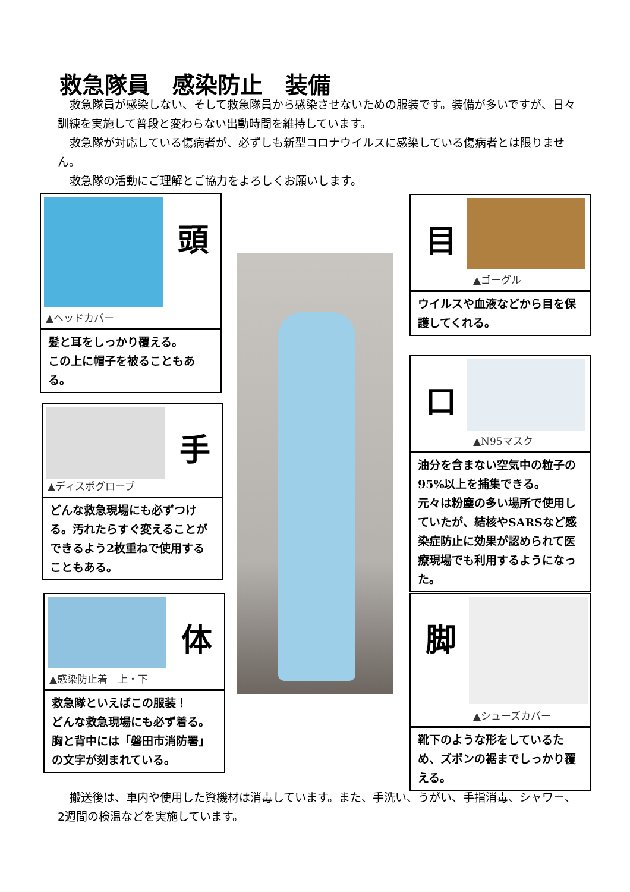救急隊員　感染防止　装備
救急隊員が感染しない、そして救急隊員から感染させないための服装です。装備が多いですが、日々訓練を実施して普段と変わらない出動時間を維持しています。
救急隊が対応している傷病者が、必ずしも新型コロナウイルスに感染している傷病者とは限りません。
救急隊の活動にご理解とご協力をよろしくお願いします。
頭
▲ヘッドカバー
髪と耳をしっかり覆える。
この上に帽子を被ることもある。
目
▲ゴーグル
ウイルスや血液などから目を保護してくれる。
口
▲N95マスク
油分を含まない空気中の粒子の95%以上を捕集できる。
元々は粉塵の多い場所で使用していたが、結核やSARSなど感染症防止に効果が認められて医療現場でも利用するようになった。
手
▲ディスポグローブ
どんな救急現場にも必ずつける。汚れたらすぐ変えることができるよう2枚重ねで使用することもある。
体
▲感染防止着　上・下
救急隊といえばこの服装！
どんな救急現場にも必ず着る。
胸と背中には「磐田市消防署」の文字が刻まれている。
脚
▲シューズカバー
靴下のような形をしているため、ズボンの裾までしっかり覆える。
搬送後は、車内や使用した資機材は消毒しています。また、手洗い、うがい、手指消毒、シャワー、2週間の検温などを実施しています。